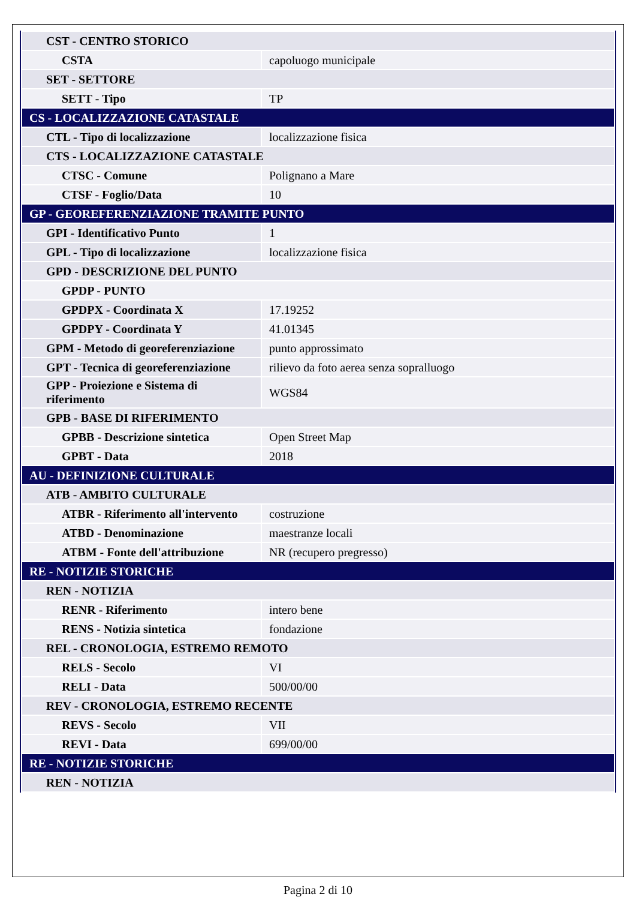| CST - CENTRO STORICO | |
| CSTA | capoluogo municipale |
| SET - SETTORE | |
| SETT - Tipo | TP |
| CS - LOCALIZZAZIONE CATASTALE | |
| CTL - Tipo di localizzazione | localizzazione fisica |
| CTS - LOCALIZZAZIONE CATASTALE | |
| CTSC - Comune | Polignano a Mare |
| CTSF - Foglio/Data | 10 |
| GP - GEOREFERENZIAZIONE TRAMITE PUNTO | |
| GPI - Identificativo Punto | 1 |
| GPL - Tipo di localizzazione | localizzazione fisica |
| GPD - DESCRIZIONE DEL PUNTO | |
| GPDP - PUNTO | |
| GPDPX - Coordinata X | 17.19252 |
| GPDPY - Coordinata Y | 41.01345 |
| GPM - Metodo di georeferenziazione | punto approssimato |
| GPT - Tecnica di georeferenziazione | rilievo da foto aerea senza sopralluogo |
| GPP - Proiezione e Sistema di riferimento | WGS84 |
| GPB - BASE DI RIFERIMENTO | |
| GPBB - Descrizione sintetica | Open Street Map |
| GPBT - Data | 2018 |
| AU - DEFINIZIONE CULTURALE | |
| ATB - AMBITO CULTURALE | |
| ATBR - Riferimento all'intervento | costruzione |
| ATBD - Denominazione | maestranze locali |
| ATBM - Fonte dell'attribuzione | NR (recupero pregresso) |
| RE - NOTIZIE STORICHE | |
| REN - NOTIZIA | |
| RENR - Riferimento | intero bene |
| RENS - Notizia sintetica | fondazione |
| REL - CRONOLOGIA, ESTREMO REMOTO | |
| RELS - Secolo | VI |
| RELI - Data | 500/00/00 |
| REV - CRONOLOGIA, ESTREMO RECENTE | |
| REVS - Secolo | VII |
| REVI - Data | 699/00/00 |
| RE - NOTIZIE STORICHE | |
| REN - NOTIZIA | |
Pagina 2 di 10